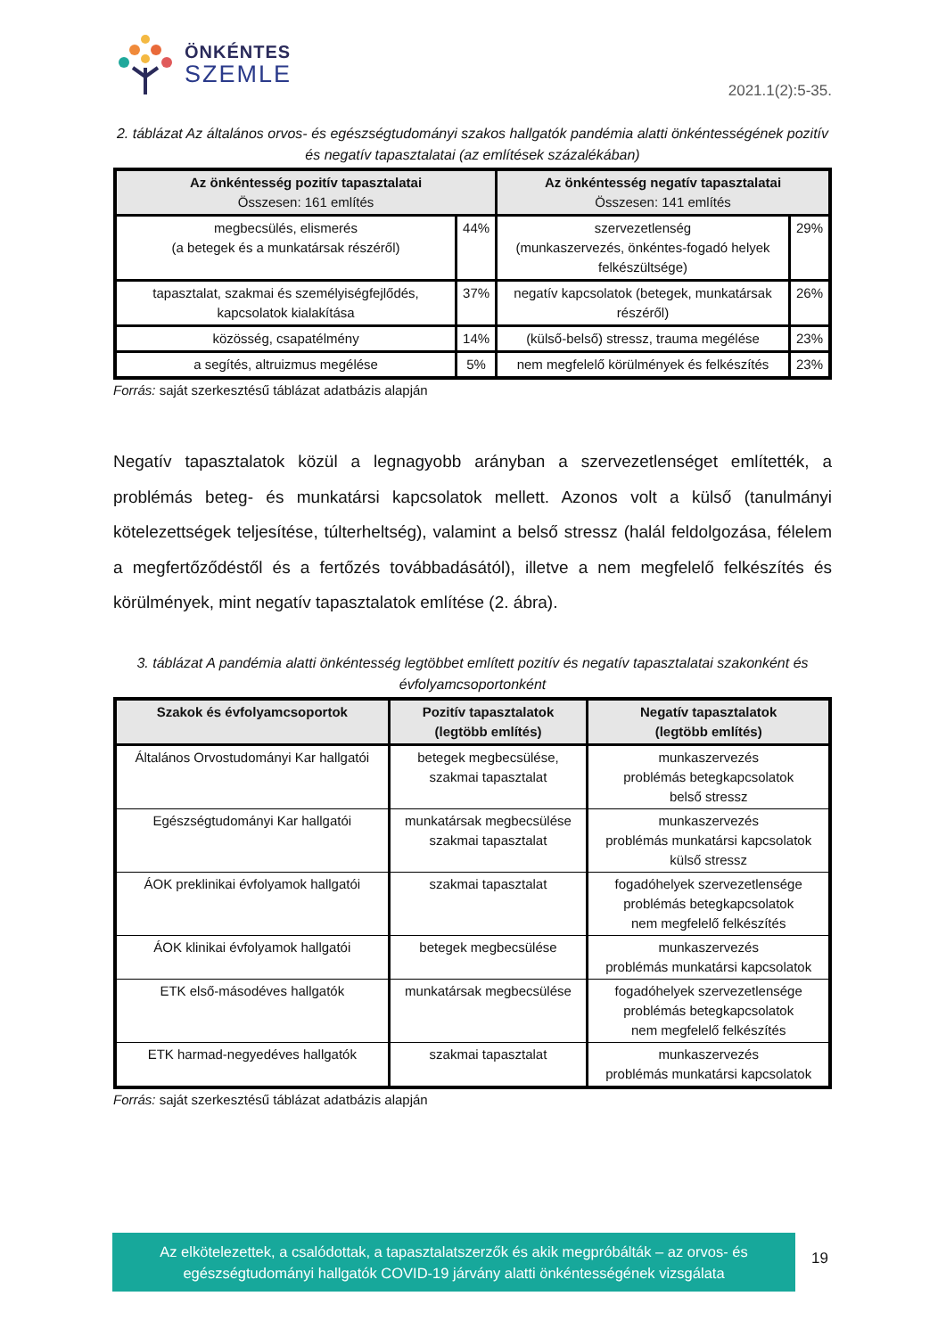ÖNKÉNTES
SZEMLE
2021.1(2):5-35.
2. táblázat Az általános orvos- és egészségtudományi szakos hallgatók pandémia alatti önkéntességének pozitív és negatív tapasztalatai (az említések százalékában)
| Az önkéntesség pozitív tapasztalatai Összesen: 161 említés | | Az önkéntesség negatív tapasztalatai Összesen: 141 említés | |
| --- | --- | --- | --- |
| megbecsülés, elismerés (a betegek és a munkatársak részéről) | 44% | szervezetlenség (munkaszervezés, önkéntes-fogadó helyek felkészültsége) | 29% |
| tapasztalat, szakmai és személyiségfejlődés, kapcsolatok kialakítása | 37% | negatív kapcsolatok (betegek, munkatársak részéről) | 26% |
| közösség, csapatélmény | 14% | (külső-belső) stressz, trauma megélése | 23% |
| a segítés, altruizmus megélése | 5% | nem megfelelő körülmények és felkészítés | 23% |
Forrás: saját szerkesztésű táblázat adatbázis alapján
Negatív tapasztalatok közül a legnagyobb arányban a szervezetlenséget említették, a problémás beteg- és munkatársi kapcsolatok mellett. Azonos volt a külső (tanulmányi kötelezettségek teljesítése, túlterheltség), valamint a belső stressz (halál feldolgozása, félelem a megfertőződéstől és a fertőzés továbbadásától), illetve a nem megfelelő felkészítés és körülmények, mint negatív tapasztalatok említése (2. ábra).
3. táblázat A pandémia alatti önkéntesség legtöbbet említett pozitív és negatív tapasztalatai szakonként és évfolyamcsoportonként
| Szakok és évfolyamcsoportok | Pozitív tapasztalatok (legtöbb említés) | Negatív tapasztalatok (legtöbb említés) |
| --- | --- | --- |
| Általános Orvostudományi Kar hallgatói | betegek megbecsülése, szakmai tapasztalat | munkaszervezés problémás betegkapcsolatok belső stressz |
| Egészségtudományi Kar hallgatói | munkatársak megbecsülése szakmai tapasztalat | munkaszervezés problémás munkatársi kapcsolatok külső stressz |
| ÁOK preklinikai évfolyamok hallgatói | szakmai tapasztalat | fogadóhelyek szervezetlensége problémás betegkapcsolatok nem megfelelő felkészítés |
| ÁOK klinikai évfolyamok hallgatói | betegek megbecsülése | munkaszervezés problémás munkatársi kapcsolatok |
| ETK első-másodéves hallgatók | munkatársak megbecsülése | fogadóhelyek szervezetlensége problémás betegkapcsolatok nem megfelelő felkészítés |
| ETK harmad-negyedéves hallgatók | szakmai tapasztalat | munkaszervezés problémás munkatársi kapcsolatok |
Forrás: saját szerkesztésű táblázat adatbázis alapján
Az elkötelezettek, a csalódottak, a tapasztalatszerzők és akik megpróbálták – az orvos- és
egészségtudományi hallgatók COVID-19 járvány alatti önkéntességének vizsgálata
19